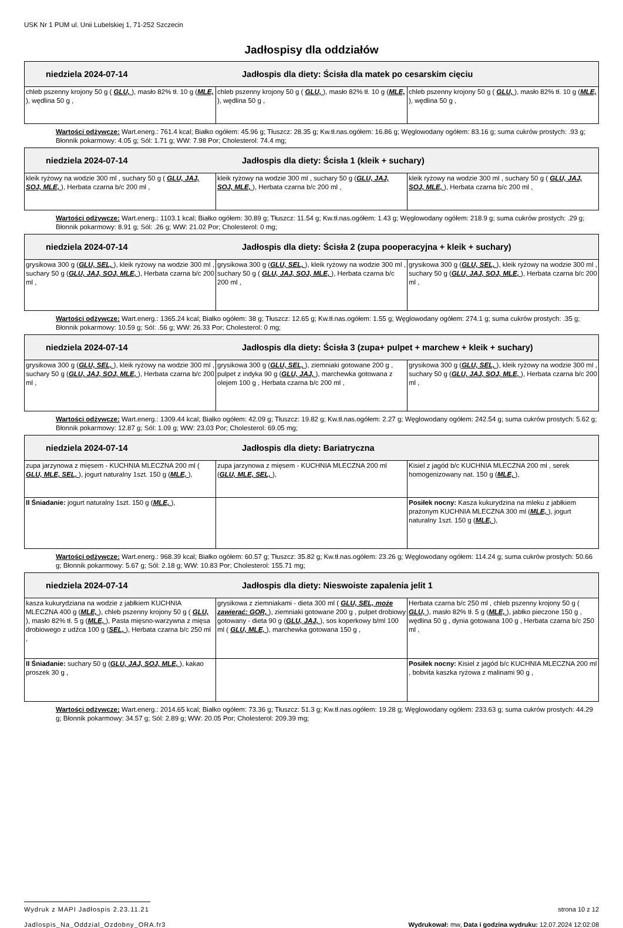USK Nr 1 PUM ul. Unii Lubelskiej 1, 71-252 Szczecin
Jadłospisy dla oddziałów
| niedziela 2024-07-14 Jadłospis dla diety: Ścisła dla matek po cesarskim cięciu | | |
| --- | --- | --- |
| chleb pszenny krojony 50 g ( GLU, ), masło 82% tł. 10 g ( MLE, ), wędlina 50 g , | chleb pszenny krojony 50 g ( GLU, ), masło 82% tł. 10 g ( MLE, ), wędlina 50 g , | chleb pszenny krojony 50 g ( GLU, ), masło 82% tł. 10 g ( MLE, ), wędlina 50 g , |
Wartości odżywcze: Wart.energ.: 761.4 kcal; Białko ogółem: 45.96 g; Tłuszcz: 28.35 g; Kw.tł.nas.ogółem: 16.86 g; Węglowodany ogółem: 83.16 g; suma cukrów prostych: .93 g; Błonnik pokarmowy: 4.05 g; Sól: 1.71 g; WW: 7.98 Por; Cholesterol: 74.4 mg;
| niedziela 2024-07-14 Jadłospis dla diety: Ścisła 1 (kleik + suchary) | | |
| --- | --- | --- |
| kleik ryżowy na wodzie 300 ml , suchary 50 g ( GLU, JAJ, SOJ, MLE, ), Herbata czarna b/c 200 ml , | kleik ryżowy na wodzie 300 ml , suchary 50 g ( GLU, JAJ, SOJ, MLE, ), Herbata czarna b/c 200 ml , | kleik ryżowy na wodzie 300 ml , suchary 50 g ( GLU, JAJ, SOJ, MLE, ), Herbata czarna b/c 200 ml , |
Wartości odżywcze: Wart.energ.: 1103.1 kcal; Białko ogółem: 30.89 g; Tłuszcz: 11.54 g; Kw.tł.nas.ogółem: 1.43 g; Węglowodany ogółem: 218.9 g; suma cukrów prostych: .29 g; Błonnik pokarmowy: 8.91 g; Sól: .26 g; WW: 21.02 Por; Cholesterol: 0 mg;
| niedziela 2024-07-14 Jadłospis dla diety: Ścisła 2 (zupa pooperacyjna + kleik + suchary) | | |
| --- | --- | --- |
| grysikowa 300 g ( GLU, SEL, ), kleik ryżowy na wodzie 300 ml , suchary 50 g ( GLU, JAJ, SOJ, MLE, ), Herbata czarna b/c 200 ml , | grysikowa 300 g ( GLU, SEL, ), kleik ryżowy na wodzie 300 ml , suchary 50 g ( GLU, JAJ, SOJ, MLE, ), Herbata czarna b/c 200 ml , | grysikowa 300 g ( GLU, SEL, ), kleik ryżowy na wodzie 300 ml , suchary 50 g ( GLU, JAJ, SOJ, MLE, ), Herbata czarna b/c 200 ml , |
Wartości odżywcze: Wart.energ.: 1365.24 kcal; Białko ogółem: 38 g; Tłuszcz: 12.65 g; Kw.tł.nas.ogółem: 1.55 g; Węglowodany ogółem: 274.1 g; suma cukrów prostych: .35 g; Błonnik pokarmowy: 10.59 g; Sól: .56 g; WW: 26.33 Por; Cholesterol: 0 mg;
| niedziela 2024-07-14 Jadłospis dla diety: Ścisła 3 (zupa+ pulpet + marchew + kleik + suchary) | | |
| --- | --- | --- |
| grysikowa 300 g ( GLU, SEL, ), kleik ryżowy na wodzie 300 ml , suchary 50 g ( GLU, JAJ, SOJ, MLE, ), Herbata czarna b/c 200 ml , | grysikowa 300 g ( GLU, SEL, ), ziemniaki gotowane 200 g , pulpet z indyka 90 g ( GLU, JAJ, ), marchewka gotowana z olejem 100 g , Herbata czarna b/c 200 ml , | grysikowa 300 g ( GLU, SEL, ), kleik ryżowy na wodzie 300 ml , suchary 50 g ( GLU, JAJ, SOJ, MLE, ), Herbata czarna b/c 200 ml , |
Wartości odżywcze: Wart.energ.: 1309.44 kcal; Białko ogółem: 42.09 g; Tłuszcz: 19.82 g; Kw.tł.nas.ogółem: 2.27 g; Węglowodany ogółem: 242.54 g; suma cukrów prostych: 5.62 g; Błonnik pokarmowy: 12.87 g; Sól: 1.09 g; WW: 23.03 Por; Cholesterol: 69.05 mg;
| niedziela 2024-07-14 Jadłospis dla diety: Bariatryczna | | |
| --- | --- | --- |
| zupa jarzynowa z mięsem - KUCHNIA MLECZNA 200 ml ( GLU, MLE, SEL, ), jogurt naturalny 1szt. 150 g ( MLE, ), | zupa jarzynowa z mięsem - KUCHNIA MLECZNA 200 ml ( GLU, MLE, SEL, ), | Kisiel z jagód b/c KUCHNIA MLECZNA 200 ml , serek homogenizowany nat. 150 g ( MLE, ), |
| II Śniadanie: jogurt naturalny 1szt. 150 g ( MLE, ), | | Posiłek nocny: Kasza kukurydzina na mleku z jabłkiem prażonym KUCHNIA MLECZNA 300 ml ( MLE, ), jogurt naturalny 1szt. 150 g ( MLE, ), |
Wartości odżywcze: Wart.energ.: 968.39 kcal; Białko ogółem: 60.57 g; Tłuszcz: 35.82 g; Kw.tł.nas.ogółem: 23.26 g; Węglowodany ogółem: 114.24 g; suma cukrów prostych: 50.66 g; Błonnik pokarmowy: 5.67 g; Sól: 2.18 g; WW: 10.83 Por; Cholesterol: 155.71 mg;
| niedziela 2024-07-14 Jadłospis dla diety: Nieswoiste zapalenia jelit 1 | | |
| --- | --- | --- |
| kasza kukurydziana na wodzie z jabłkiem KUCHNIA MLECZNA 400 g ( MLE, ), chleb pszenny krojony 50 g ( GLU, ), masło 82% tł. 5 g ( MLE, ), Pasta mięsno-warzywna z mięsa drobiowego z udźca 100 g ( SEL, ), Herbata czarna b/c 250 ml , | grysikowa z ziemniakami - dieta 300 ml ( GLU, SEL, może zawierać: GOR, ), ziemniaki gotowane 200 g , pulpet drobiowy gotowany - dieta 90 g ( GLU, JAJ, ), sos koperkowy b/ml 100 ml ( GLU, MLE, ), marchewka gotowana 150 g , | Herbata czarna b/c 250 ml , chleb pszenny krojony 50 g ( GLU, ), masło 82% tł. 5 g ( MLE, ), jabłko pieczone 150 g , wędlina 50 g , dynia gotowana 100 g , Herbata czarna b/c 250 ml , |
| II Śniadanie: suchary 50 g ( GLU, JAJ, SOJ, MLE, ), kakao proszek 30 g , | | Posiłek nocny: Kisiel z jagód b/c KUCHNIA MLECZNA 200 ml , bobvita kaszka ryżowa z malinami 90 g , |
Wartości odżywcze: Wart.energ.: 2014.65 kcal; Białko ogółem: 73.36 g; Tłuszcz: 51.3 g; Kw.tł.nas.ogółem: 19.28 g; Węglowodany ogółem: 233.63 g; suma cukrów prostych: 44.29 g; Błonnik pokarmowy: 34.57 g; Sól: 2.89 g; WW: 20.05 Por; Cholesterol: 209.39 mg;
Wydruk z MAPI Jadłospis 2.23.11.21 strona 10 z 12
Jadlospis_Na_Oddzial_Ozdobny_ORA.fr3 Wydrukował: mw, Data i godzina wydruku: 12.07.2024 12:02:08